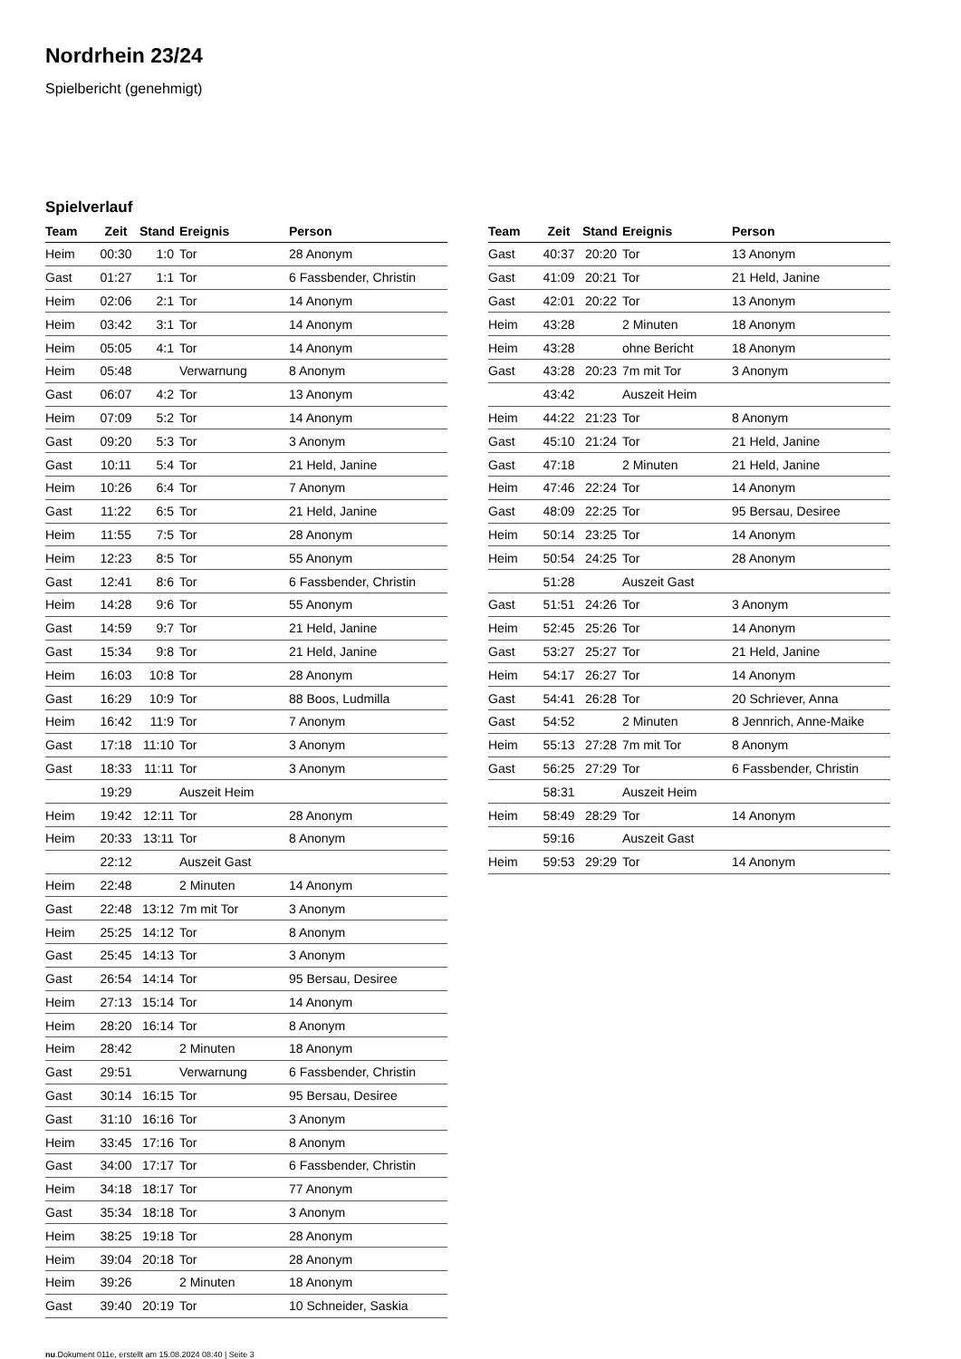Nordrhein 23/24
Spielbericht (genehmigt)
Spielverlauf
| Team | Zeit | Stand | Ereignis | Person |
| --- | --- | --- | --- | --- |
| Heim | 00:30 | 1:0 | Tor | 28 Anonym |
| Gast | 01:27 | 1:1 | Tor | 6 Fassbender, Christin |
| Heim | 02:06 | 2:1 | Tor | 14 Anonym |
| Heim | 03:42 | 3:1 | Tor | 14 Anonym |
| Heim | 05:05 | 4:1 | Tor | 14 Anonym |
| Heim | 05:48 | | Verwarnung | 8 Anonym |
| Gast | 06:07 | 4:2 | Tor | 13 Anonym |
| Heim | 07:09 | 5:2 | Tor | 14 Anonym |
| Gast | 09:20 | 5:3 | Tor | 3 Anonym |
| Gast | 10:11 | 5:4 | Tor | 21 Held, Janine |
| Heim | 10:26 | 6:4 | Tor | 7 Anonym |
| Gast | 11:22 | 6:5 | Tor | 21 Held, Janine |
| Heim | 11:55 | 7:5 | Tor | 28 Anonym |
| Heim | 12:23 | 8:5 | Tor | 55 Anonym |
| Gast | 12:41 | 8:6 | Tor | 6 Fassbender, Christin |
| Heim | 14:28 | 9:6 | Tor | 55 Anonym |
| Gast | 14:59 | 9:7 | Tor | 21 Held, Janine |
| Gast | 15:34 | 9:8 | Tor | 21 Held, Janine |
| Heim | 16:03 | 10:8 | Tor | 28 Anonym |
| Gast | 16:29 | 10:9 | Tor | 88 Boos, Ludmilla |
| Heim | 16:42 | 11:9 | Tor | 7 Anonym |
| Gast | 17:18 | 11:10 | Tor | 3 Anonym |
| Gast | 18:33 | 11:11 | Tor | 3 Anonym |
| | 19:29 | | Auszeit Heim | |
| Heim | 19:42 | 12:11 | Tor | 28 Anonym |
| Heim | 20:33 | 13:11 | Tor | 8 Anonym |
| | 22:12 | | Auszeit Gast | |
| Heim | 22:48 | | 2 Minuten | 14 Anonym |
| Gast | 22:48 | 13:12 | 7m mit Tor | 3 Anonym |
| Heim | 25:25 | 14:12 | Tor | 8 Anonym |
| Gast | 25:45 | 14:13 | Tor | 3 Anonym |
| Gast | 26:54 | 14:14 | Tor | 95 Bersau, Desiree |
| Heim | 27:13 | 15:14 | Tor | 14 Anonym |
| Heim | 28:20 | 16:14 | Tor | 8 Anonym |
| Heim | 28:42 | | 2 Minuten | 18 Anonym |
| Gast | 29:51 | | Verwarnung | 6 Fassbender, Christin |
| Gast | 30:14 | 16:15 | Tor | 95 Bersau, Desiree |
| Gast | 31:10 | 16:16 | Tor | 3 Anonym |
| Heim | 33:45 | 17:16 | Tor | 8 Anonym |
| Gast | 34:00 | 17:17 | Tor | 6 Fassbender, Christin |
| Heim | 34:18 | 18:17 | Tor | 77 Anonym |
| Gast | 35:34 | 18:18 | Tor | 3 Anonym |
| Heim | 38:25 | 19:18 | Tor | 28 Anonym |
| Heim | 39:04 | 20:18 | Tor | 28 Anonym |
| Heim | 39:26 | | 2 Minuten | 18 Anonym |
| Gast | 39:40 | 20:19 | Tor | 10 Schneider, Saskia |
| Team | Zeit | Stand | Ereignis | Person |
| --- | --- | --- | --- | --- |
| Gast | 40:37 | 20:20 | Tor | 13 Anonym |
| Gast | 41:09 | 20:21 | Tor | 21 Held, Janine |
| Gast | 42:01 | 20:22 | Tor | 13 Anonym |
| Heim | 43:28 | | 2 Minuten | 18 Anonym |
| Heim | 43:28 | | ohne Bericht | 18 Anonym |
| Gast | 43:28 | 20:23 | 7m mit Tor | 3 Anonym |
| | 43:42 | | Auszeit Heim | |
| Heim | 44:22 | 21:23 | Tor | 8 Anonym |
| Gast | 45:10 | 21:24 | Tor | 21 Held, Janine |
| Gast | 47:18 | | 2 Minuten | 21 Held, Janine |
| Heim | 47:46 | 22:24 | Tor | 14 Anonym |
| Gast | 48:09 | 22:25 | Tor | 95 Bersau, Desiree |
| Heim | 50:14 | 23:25 | Tor | 14 Anonym |
| Heim | 50:54 | 24:25 | Tor | 28 Anonym |
| | 51:28 | | Auszeit Gast | |
| Gast | 51:51 | 24:26 | Tor | 3 Anonym |
| Heim | 52:45 | 25:26 | Tor | 14 Anonym |
| Gast | 53:27 | 25:27 | Tor | 21 Held, Janine |
| Heim | 54:17 | 26:27 | Tor | 14 Anonym |
| Gast | 54:41 | 26:28 | Tor | 20 Schriever, Anna |
| Gast | 54:52 | | 2 Minuten | 8 Jennrich, Anne-Maike |
| Heim | 55:13 | 27:28 | 7m mit Tor | 8 Anonym |
| Gast | 56:25 | 27:29 | Tor | 6 Fassbender, Christin |
| | 58:31 | | Auszeit Heim | |
| Heim | 58:49 | 28:29 | Tor | 14 Anonym |
| | 59:16 | | Auszeit Gast | |
| Heim | 59:53 | 29:29 | Tor | 14 Anonym |
nu.Dokument 011e, erstellt am 15.08.2024 08:40 | Seite 3